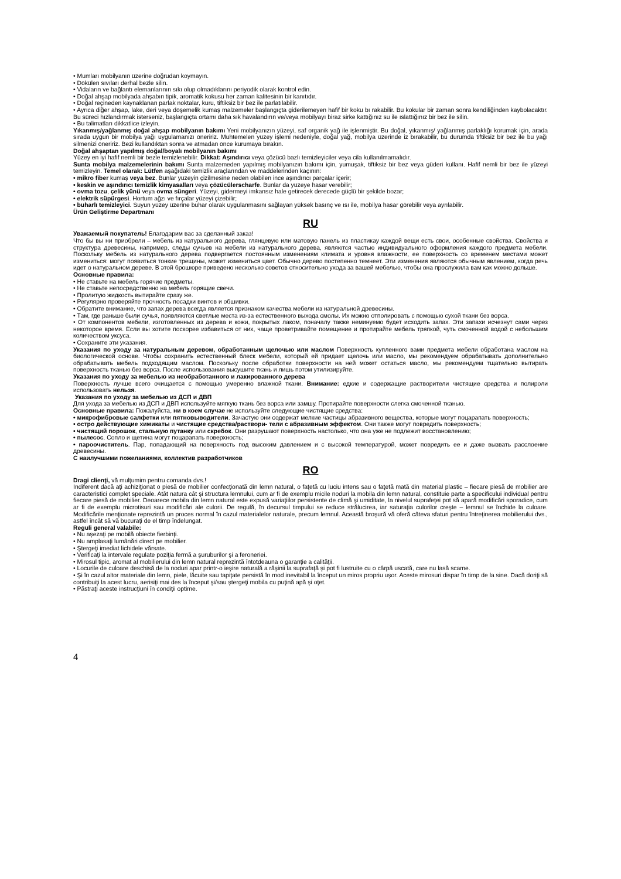• Mumları mobilyanın üzerine doğrudan koymayın.
• Dökülen sıvıları derhal bezle silin.
• Vidaların ve bağlantı elemanlarının sıkı olup olmadıklarını periyodik olarak kontrol edin.
• Doğal ahşap mobilyada ahşabın tipik, aromatik kokusu her zaman kalitesinin bir kanıtıdır.
• Doğal reçineden kaynaklanan parlak noktalar, kuru, tiftiksiz bir bez ile parlatılabilir.
• Ayrıca diğer ahşap, lake, deri veya döşemelik kumaş malzemeler başlangıçta giderilemeyen hafif bir koku bı rakabilir. Bu kokular bir zaman sonra kendiliğinden kaybolacaktır. Bu süreci hızlandırmak isterseniz, başlangıçta ortamı daha sık havalandırın ve/veya mobilyayı biraz sirke kattığınız su ile ıslattığınız bir bez ile silin.
• Bu talimatları dikkatlice izleyin.
Yıkanmış/yağlanmış doğal ahşap mobilyanın bakımı Yeni mobilyanızın yüzeyi, saf organik yağ ile işlenmiştir. Bu doğal, yıkanmış/ yağlanmış parlaklığı korumak için, arada sırada uygun bir mobilya yağı uygulamanızı öneririz. Muhtemelen yüzey işlemi nedeniyle, doğal yağ, mobilya üzerinde iz bırakabilir, bu durumda tiftiksiz bir bez ile bu yağı silmenizi öneririz. Bezi kullandıktan sonra ve atmadan önce kurumaya bırakın.
Doğal ahşaptan yapılmış doğal/boyalı mobilyanın bakımı
Yüzey en iyi hafif nemli bir bezle temizlenebilir. Dikkat: Aşındırıcı veya çözücü bazlı temizleyiciler veya cila kullanılmamalıdır.
Sunta mobilya malzemelerinin bakımı Sunta malzemeden yapılmış mobilyanızın bakımı için, yumuşak, tiftiksiz bir bez veya güderi kullanı. Hafif nemli bir bez ile yüzeyi temizleyin. Temel olarak: Lütfen aşağıdaki temizlik araçlarından ve maddelerinden kaçının:
• mikro fiber kumaş veya bez. Bunlar yüzeyin çizilmesine neden olabilen ince aşındırıcı parçalar içerir;
• keskin ve aşındırıcı temizlik kimyasalları veya çözücülerscharfe. Bunlar da yüzeye hasar verebilir;
• ovma tozu, çelik yünü veya ovma süngeri. Yüzeyi, gidermeyi imkansız hale getirecek derecede güçlü bir şekilde bozar;
• elektrik süpürgesi. Hortum ağzı ve fırçalar yüzeyi çizebilir;
• buharlı temizleyici. Suyun yüzey üzerine buhar olarak uygulanmasını sağlayan yüksek basınç ve ısı ile, mobilya hasar görebilir veya ayrılabilir.
Ürün Geliştirme Departmanı
RU
Уважаемый покупатель! Благодарим вас за сделанный заказ!
Что бы вы ни приобрели – мебель из натурального дерева, глянцевую или матовую панель из пластикау каждой вещи есть свои, особенные свойства. Свойства и структура древесины, например, следы сучьев на мебели из натурального дерева, являются частью индивидуального оформления каждого предмета мебели. Поскольку мебель из натурального дерева подвергается постоянным изменениям климата и уровня влажности, ее поверхность со временем местами может измениться: могут появиться тонкие трещины, может измениться цвет. Обычно дерево постепенно темнеет. Эти изменения являются обычным явлением, когда речь идет о натуральном дереве. В этой брошюре приведено несколько советов относительно ухода за вашей мебелью, чтобы она прослужила вам как можно дольше.
Основные правила:
• Не ставьте на мебель горячие предметы.
• Не ставьте непосредственно на мебель горящие свечи.
• Пролитую жидкость вытирайте сразу же.
• Регулярно проверяйте прочность посадки винтов и обшивки.
• Обратите внимание, что запах дерева всегда является признаком качества мебели из натуральной древесины.
• Там, где раньше были сучья, появляются светлые места из-за естественного выхода смолы. Их можно отполировать с помощью сухой ткани без ворса.
• От компонентов мебели, изготовленных из дерева и кожи, покрытых лаком, поначалу также неминуемо будет исходить запах. Эти запахи исчезнут сами через некоторое время. Если вы хотите поскорее избавиться от них, чаще проветривайте помещение и протирайте мебель тряпкой, чуть смоченной водой с небольшим количеством уксуса.
• Сохраните эти указания.
Указания по уходу за натуральным деревом, обработанным щелочью или маслом Поверхность купленного вами предмета мебели обработана маслом на биологической основе. Чтобы сохранить естественный блеск мебели, который ей придает щелочь или масло, мы рекомендуем обрабатывать дополнительно обрабатывать мебель подходящим маслом. Поскольку после обработки поверхности на ней может остаться масло, мы рекомендуем тщательно вытирать поверхность тканью без ворса. После использования высушите ткань и лишь потом утилизируйте.
Указания по уходу за мебелью из необработанного и лакированного дерева
Поверхность лучше всего очищается с помощью умеренно влажной ткани. Внимание: едкие и содержащие растворители чистящие средства и полироли использовать нельзя.
Указания по уходу за мебелью из ДСП и ДВП
Для ухода за мебелью из ДСП и ДВП используйте мягкую ткань без ворса или замшу. Протирайте поверхности слегка смоченной тканью.
Основные правила: Пожалуйста, ни в коем случае не используйте следующие чистящие средства:
• микрофибровые салфетки или пятновыводители. Зачастую они содержат мелкие частицы абразивного вещества, которые могут поцарапать поверхность;
• остро действующие химикаты и чистящие средства/раствори- тели с абразивным эффектом. Они также могут повредить поверхность;
• чистящий порошок, стальную путанку или скребок. Они разрушают поверхность настолько, что она уже не подлежит восстановлению;
• пылесос. Сопло и щетина могут поцарапать поверхность;
• пароочиститель. Пар, попадающий на поверхность под высоким давлением и с высокой температурой, может повредить ее и даже вызвать расслоение древесины.
С наилучшими пожеланиями, коллектив разработчиков
RO
Dragi clienţi, vă mulţumim pentru comanda dvs.!
Indiferent dacă aţi achiziţionat o piesă de mobilier confecţionată din lemn natural, o faţetă cu luciu intens sau o faţetă mată din material plastic – fiecare piesă de mobilier are caracteristici complet speciale. Atât natura cât şi structura lemnului, cum ar fi de exemplu micile noduri la mobila din lemn natural, constituie parte a specificului individual pentru fiecare piesă de mobilier. Deoarece mobila din lemn natural este expusă variaţiilor persistente de climă şi umiditate, la nivelul suprafeţei pot să apară modificări sporadice, cum ar fi de exemplu microtisuri sau modificări ale culorii. De regulă, în decursul timpului se reduce strălucirea, iar saturaţia culorilor creşte – lemnul se închide la culoare. Modificările menţionate reprezintă un proces normal în cazul materialelor naturale, precum lemnul. Această broşură vă oferă câteva sfaturi pentru întreţinerea mobilierului dvs., astfel încât să vă bucuraţi de el timp îndelungat.
Reguli general valabile:
• Nu aşezaţi pe mobilă obiecte fierbinţi.
• Nu amplasaţi lumânări direct pe mobilier.
• Ştergeţi imediat lichidele vărsate.
• Verificaţi la intervale regulate poziţia fermă a şuruburilor şi a feroneriei.
• Mirosul tipic, aromat al mobilierului din lemn natural reprezintă întotdeauna o garanţie a calităţii.
• Locurile de culoare deschisă de la noduri apar printr-o ieşire naturală a răşinii la suprafaţă şi pot fi lustruite cu o cârpă uscată, care nu lasă scame.
• Şi în cazul altor materiale din lemn, piele, lăcuite sau tapiţate persistă în mod inevitabil la început un miros propriu uşor. Aceste mirosuri dispar în timp de la sine. Dacă doriţi să contribuiţi la acest lucru, aerisiţi mai des la început şi/sau ştergeţi mobila cu puţină apă şi oţet.
• Păstraţi aceste instrucţiuni în condiţii optime.
4